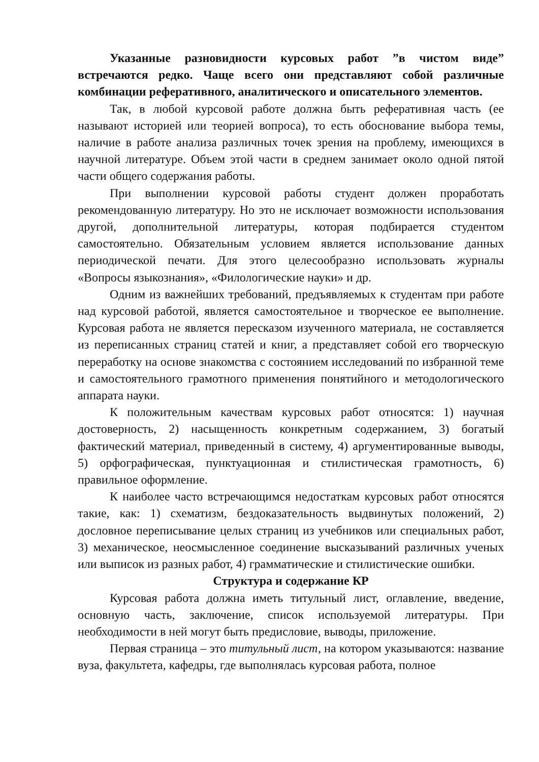Указанные разновидности курсовых работ ”в чистом виде” встречаются редко. Чаще всего они представляют собой различные комбинации реферативного, аналитического и описательного элементов.
Так, в любой курсовой работе должна быть реферативная часть (ее называют историей или теорией вопроса), то есть обоснование выбора темы, наличие в работе анализа различных точек зрения на проблему, имеющихся в научной литературе. Объем этой части в среднем занимает около одной пятой части общего содержания работы.
При выполнении курсовой работы студент должен проработать рекомендованную литературу. Но это не исключает возможности использования другой, дополнительной литературы, которая подбирается студентом самостоятельно. Обязательным условием является использование данных периодической печати. Для этого целесообразно использовать журналы «Вопросы языкознания», «Филологические науки» и др.
Одним из важнейших требований, предъявляемых к студентам при работе над курсовой работой, является самостоятельное и творческое ее выполнение. Курсовая работа не является пересказом изученного материала, не составляется из переписанных страниц статей и книг, а представляет собой его творческую переработку на основе знакомства с состоянием исследований по избранной теме и самостоятельного грамотного применения понятийного и методологического аппарата науки.
К положительным качествам курсовых работ относятся: 1) научная достоверность, 2) насыщенность конкретным содержанием, 3) богатый фактический материал, приведенный в систему, 4) аргументированные выводы, 5) орфографическая, пунктуационная и стилистическая грамотность, 6) правильное оформление.
К наиболее часто встречающимся недостаткам курсовых работ относятся такие, как: 1) схематизм, бездоказательность выдвинутых положений, 2) дословное переписывание целых страниц из учебников или специальных работ, 3) механическое, неосмысленное соединение высказываний различных ученых или выписок из разных работ, 4) грамматические и стилистические ошибки.
Структура и содержание КР
Курсовая работа должна иметь титульный лист, оглавление, введение, основную часть, заключение, список используемой литературы. При необходимости в ней могут быть предисловие, выводы, приложение.
Первая страница – это титульный лист, на котором указываются: название вуза, факультета, кафедры, где выполнялась курсовая работа, полное